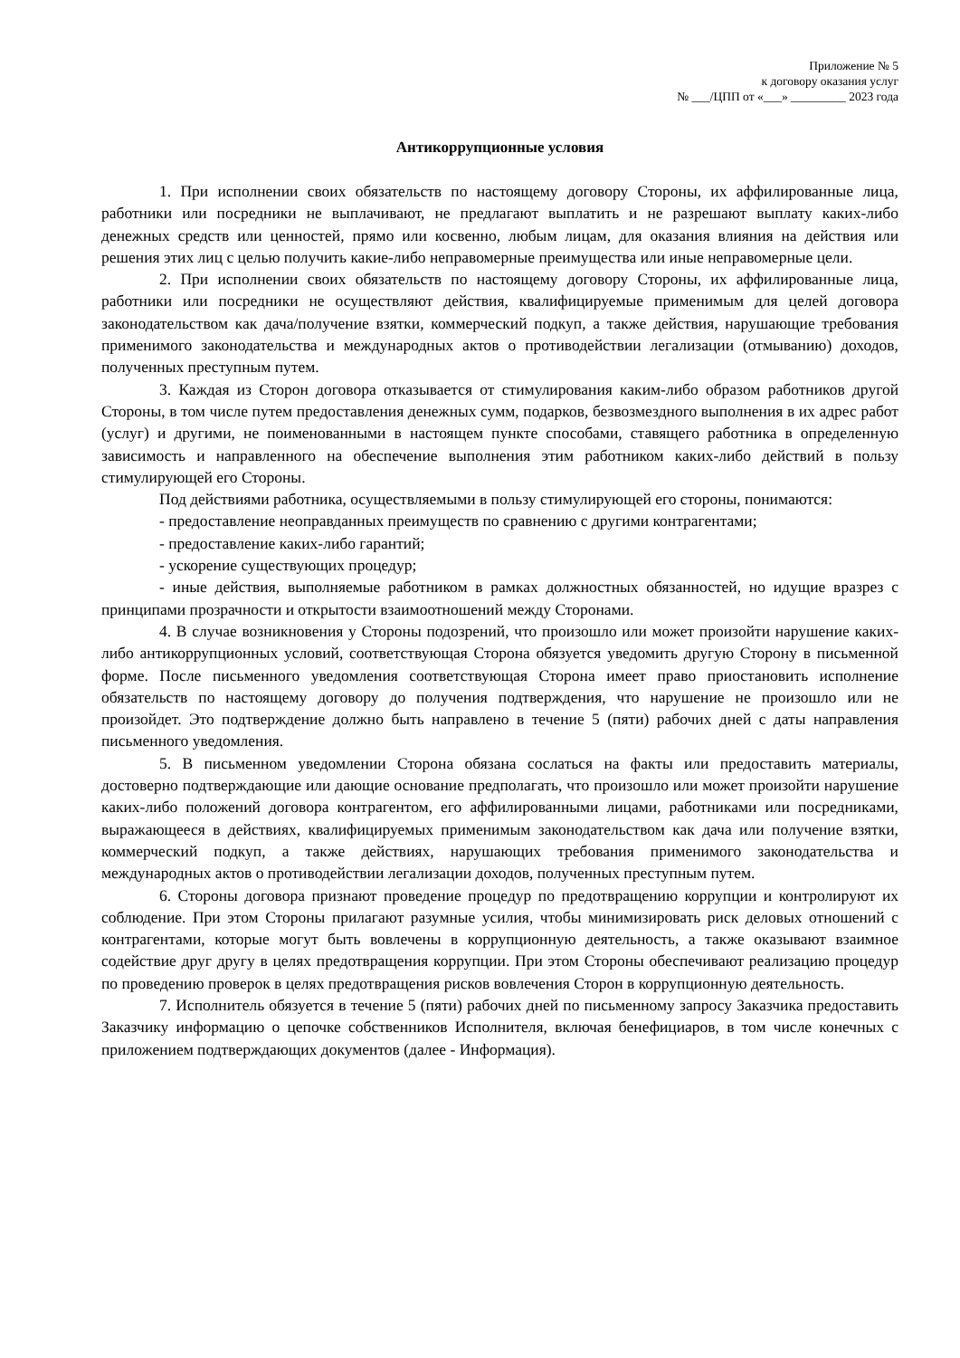Приложение № 5
к договору оказания услуг
№ ___/ЦПП от «___» _________ 2023 года
Антикоррупционные условия
1. При исполнении своих обязательств по настоящему договору Стороны, их аффилированные лица, работники или посредники не выплачивают, не предлагают выплатить и не разрешают выплату каких-либо денежных средств или ценностей, прямо или косвенно, любым лицам, для оказания влияния на действия или решения этих лиц с целью получить какие-либо неправомерные преимущества или иные неправомерные цели.
2. При исполнении своих обязательств по настоящему договору Стороны, их аффилированные лица, работники или посредники не осуществляют действия, квалифицируемые применимым для целей договора законодательством как дача/получение взятки, коммерческий подкуп, а также действия, нарушающие требования применимого законодательства и международных актов о противодействии легализации (отмыванию) доходов, полученных преступным путем.
3. Каждая из Сторон договора отказывается от стимулирования каким-либо образом работников другой Стороны, в том числе путем предоставления денежных сумм, подарков, безвозмездного выполнения в их адрес работ (услуг) и другими, не поименованными в настоящем пункте способами, ставящего работника в определенную зависимость и направленного на обеспечение выполнения этим работником каких-либо действий в пользу стимулирующей его Стороны.
Под действиями работника, осуществляемыми в пользу стимулирующей его стороны, понимаются:
- предоставление неоправданных преимуществ по сравнению с другими контрагентами;
- предоставление каких-либо гарантий;
- ускорение существующих процедур;
- иные действия, выполняемые работником в рамках должностных обязанностей, но идущие вразрез с принципами прозрачности и открытости взаимоотношений между Сторонами.
4. В случае возникновения у Стороны подозрений, что произошло или может произойти нарушение каких-либо антикоррупционных условий, соответствующая Сторона обязуется уведомить другую Сторону в письменной форме. После письменного уведомления соответствующая Сторона имеет право приостановить исполнение обязательств по настоящему договору до получения подтверждения, что нарушение не произошло или не произойдет. Это подтверждение должно быть направлено в течение 5 (пяти) рабочих дней с даты направления письменного уведомления.
5. В письменном уведомлении Сторона обязана сослаться на факты или предоставить материалы, достоверно подтверждающие или дающие основание предполагать, что произошло или может произойти нарушение каких-либо положений договора контрагентом, его аффилированными лицами, работниками или посредниками, выражающееся в действиях, квалифицируемых применимым законодательством как дача или получение взятки, коммерческий подкуп, а также действиях, нарушающих требования применимого законодательства и международных актов о противодействии легализации доходов, полученных преступным путем.
6. Стороны договора признают проведение процедур по предотвращению коррупции и контролируют их соблюдение. При этом Стороны прилагают разумные усилия, чтобы минимизировать риск деловых отношений с контрагентами, которые могут быть вовлечены в коррупционную деятельность, а также оказывают взаимное содействие друг другу в целях предотвращения коррупции. При этом Стороны обеспечивают реализацию процедур по проведению проверок в целях предотвращения рисков вовлечения Сторон в коррупционную деятельность.
7. Исполнитель обязуется в течение 5 (пяти) рабочих дней по письменному запросу Заказчика предоставить Заказчику информацию о цепочке собственников Исполнителя, включая бенефициаров, в том числе конечных с приложением подтверждающих документов (далее - Информация).